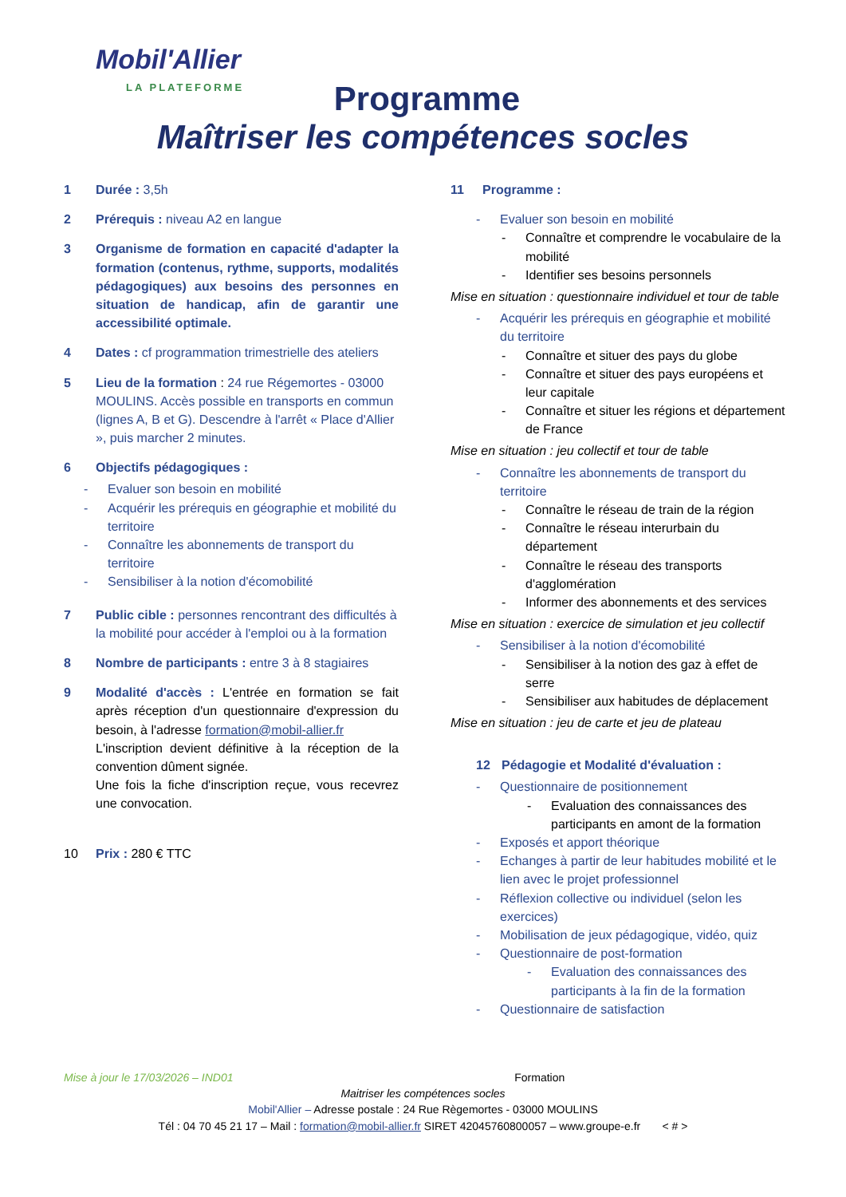Mobil'Allier
LA PLATEFORME
Programme
Maîtriser les compétences socles
1 Durée : 3,5h
2 Prérequis : niveau A2 en langue
3 Organisme de formation en capacité d'adapter la formation (contenus, rythme, supports, modalités pédagogiques) aux besoins des personnes en situation de handicap, afin de garantir une accessibilité optimale.
4 Dates : cf programmation trimestrielle des ateliers
5 Lieu de la formation : 24 rue Régemortes - 03000 MOULINS. Accès possible en transports en commun (lignes A, B et G). Descendre à l'arrêt « Place d'Allier », puis marcher 2 minutes.
6 Objectifs pédagogiques :
- Evaluer son besoin en mobilité
- Acquérir les prérequis en géographie et mobilité du territoire
- Connaître les abonnements de transport du territoire
- Sensibiliser à la notion d'écomobilité
7 Public cible : personnes rencontrant des difficultés à la mobilité pour accéder à l'emploi ou à la formation
8 Nombre de participants : entre 3 à 8 stagiaires
9 Modalité d'accès : L'entrée en formation se fait après réception d'un questionnaire d'expression du besoin, à l'adresse formation@mobil-allier.fr
L'inscription devient définitive à la réception de la convention dûment signée.
Une fois la fiche d'inscription reçue, vous recevrez une convocation.
10 Prix : 280 € TTC
11 Programme :
- Evaluer son besoin en mobilité
- Connaître et comprendre le vocabulaire de la mobilité
- Identifier ses besoins personnels
Mise en situation : questionnaire individuel et tour de table
- Acquérir les prérequis en géographie et mobilité du territoire
- Connaître et situer des pays du globe
- Connaître et situer des pays européens et leur capitale
- Connaître et situer les régions et département de France
Mise en situation : jeu collectif et tour de table
- Connaître les abonnements de transport du territoire
- Connaître le réseau de train de la région
- Connaître le réseau interurbain du département
- Connaître le réseau des transports d'agglomération
- Informer des abonnements et des services
Mise en situation : exercice de simulation et jeu collectif
- Sensibiliser à la notion d'écomobilité
- Sensibiliser à la notion des gaz à effet de serre
- Sensibiliser aux habitudes de déplacement
Mise en situation : jeu de carte et jeu de plateau
12 Pédagogie et Modalité d'évaluation :
- Questionnaire de positionnement
- Evaluation des connaissances des participants en amont de la formation
- Exposés et apport théorique
- Echanges à partir de leur habitudes mobilité et le lien avec le projet professionnel
- Réflexion collective ou individuel (selon les exercices)
- Mobilisation de jeux pédagogique, vidéo, quiz
- Questionnaire de post-formation
- Evaluation des connaissances des participants à la fin de la formation
- Questionnaire de satisfaction
Mise à jour le 17/03/2026 – IND01 Formation
Maitriser les compétences socles
Mobil'Allier – Adresse postale : 24 Rue Règemortes - 03000 MOULINS
Tél : 04 70 45 21 17 – Mail : formation@mobil-allier.fr SIRET 42045760800057 – www.groupe-e.fr < # >